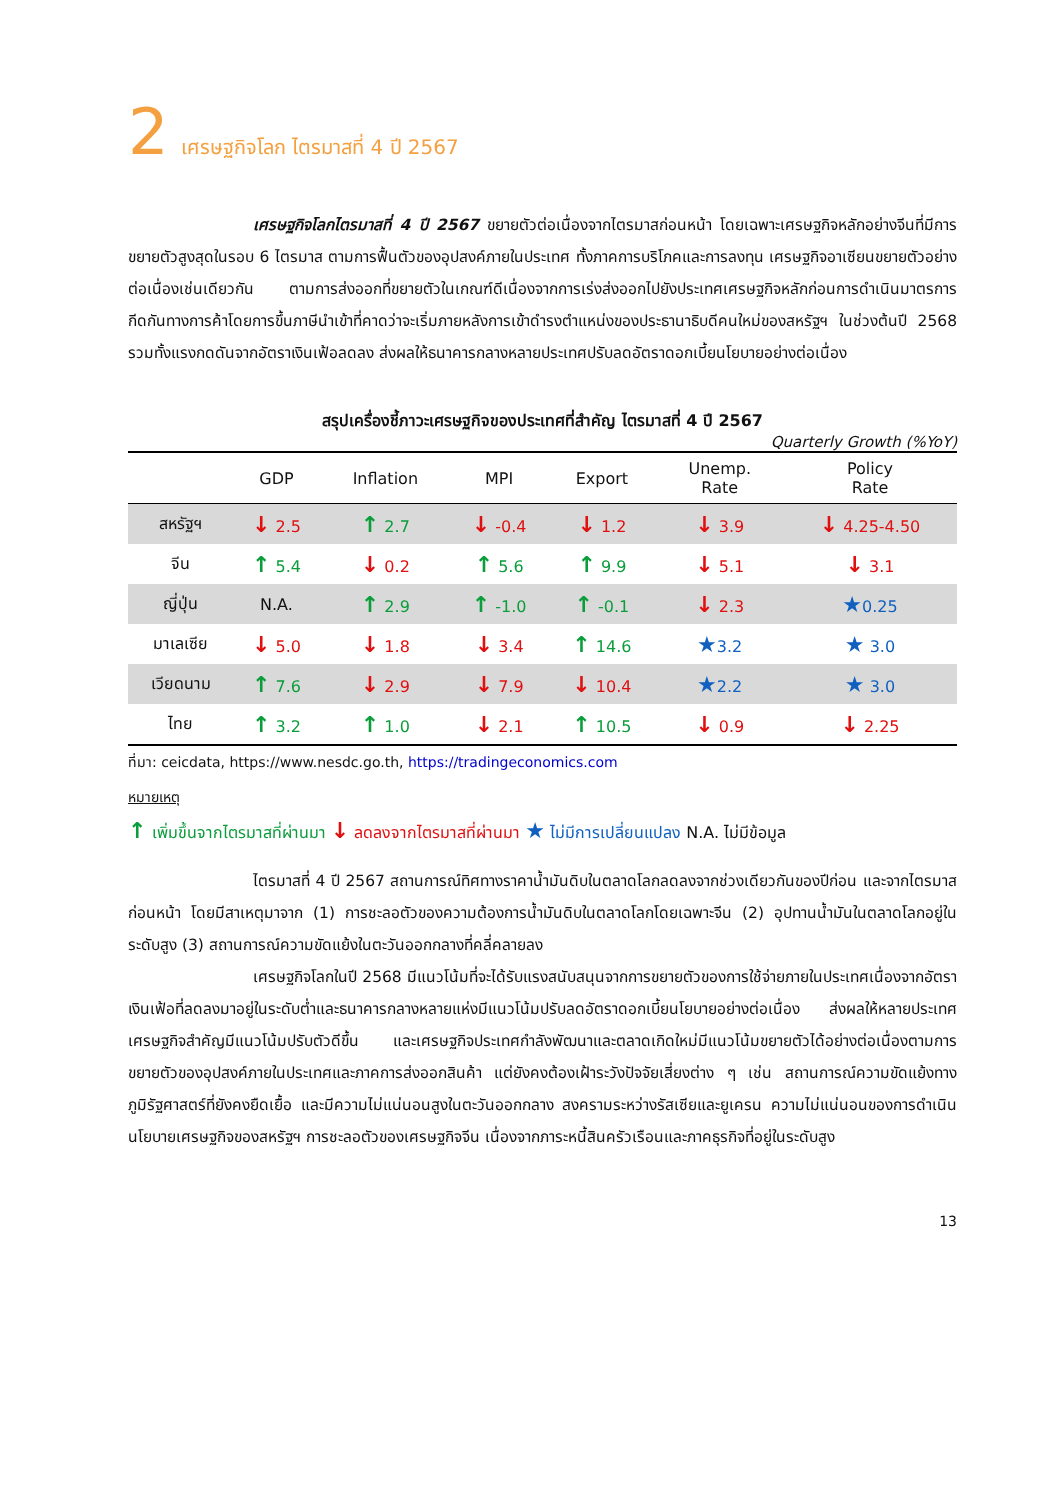2 เศรษฐกิจโลก ไตรมาสที่ 4 ปี 2567
เศรษฐกิจโลกไตรมาสที่ 4 ปี 2567 ขยายตัวต่อเนื่องจากไตรมาสก่อนหน้า โดยเฉพาะเศรษฐกิจหลักอย่างจีนที่มีการขยายตัวสูงสุดในรอบ 6 ไตรมาส ตามการฟื้นตัวของอุปสงค์ภายในประเทศ ทั้งภาคการบริโภคและการลงทุน เศรษฐกิจอาเซียนขยายตัวอย่างต่อเนื่องเช่นเดียวกัน ตามการส่งออกที่ขยายตัวในเกณฑ์ดีเนื่องจากการเร่งส่งออกไปยังประเทศเศรษฐกิจหลักก่อนการดำเนินมาตรการกีดกันทางการค้าโดยการขึ้นภาษีนำเข้าที่คาดว่าจะเริ่มภายหลังการเข้าดำรงตำแหน่งของประธานาธิบดีคนใหม่ของสหรัฐฯ ในช่วงต้นปี 2568 รวมทั้งแรงกดดันจากอัตราเงินเฟ้อลดลง ส่งผลให้ธนาคารกลางหลายประเทศปรับลดอัตราดอกเบี้ยนโยบายอย่างต่อเนื่อง
สรุปเครื่องชี้ภาวะเศรษฐกิจของประเทศที่สำคัญ ไตรมาสที่ 4 ปี 2567
Quarterly Growth (%YoY)
| | GDP | Inflation | MPI | Export | Unemp. Rate | Policy Rate |
| --- | --- | --- | --- | --- | --- | --- |
| สหรัฐฯ | ↓ 2.5 | ↑ 2.7 | ↓ -0.4 | ↓ 1.2 | ↓ 3.9 | ↓ 4.25-4.50 |
| จีน | ↑ 5.4 | ↓ 0.2 | ↑ 5.6 | ↑ 9.9 | ↓ 5.1 | ↓ 3.1 |
| ญี่ปุ่น | N.A. | ↑ 2.9 | ↑ -1.0 | ↑ -0.1 | ↓ 2.3 | ★ 0.25 |
| มาเลเซีย | ↓ 5.0 | ↓ 1.8 | ↓ 3.4 | ↑ 14.6 | ★ 3.2 | ★ 3.0 |
| เวียดนาม | ↑ 7.6 | ↓ 2.9 | ↓ 7.9 | ↓ 10.4 | ★ 2.2 | ★ 3.0 |
| ไทย | ↑ 3.2 | ↑ 1.0 | ↓ 2.1 | ↑ 10.5 | ↓ 0.9 | ↓ 2.25 |
ที่มา: ceicdata, https://www.nesdc.go.th, https://tradingeconomics.com
หมายเหตุ
↑ เพิ่มขึ้นจากไตรมาสที่ผ่านมา ↓ ลดลงจากไตรมาสที่ผ่านมา ★ ไม่มีการเปลี่ยนแปลง N.A. ไม่มีข้อมูล
ไตรมาสที่ 4 ปี 2567 สถานการณ์ทิศทางราคาน้ำมันดิบในตลาดโลกลดลงจากช่วงเดียวกันของปีก่อน และจากไตรมาสก่อนหน้า โดยมีสาเหตุมาจาก (1) การชะลอตัวของความต้องการน้ำมันดิบในตลาดโลกโดยเฉพาะจีน (2) อุปทานน้ำมันในตลาดโลกอยู่ในระดับสูง (3) สถานการณ์ความขัดแย้งในตะวันออกกลางที่คลี่คลายลง
เศรษฐกิจโลกในปี 2568 มีแนวโน้มที่จะได้รับแรงสนับสนุนจากการขยายตัวของการใช้จ่ายภายในประเทศเนื่องจากอัตราเงินเฟ้อที่ลดลงมาอยู่ในระดับต่ำและธนาคารกลางหลายแห่งมีแนวโน้มปรับลดอัตราดอกเบี้ยนโยบายอย่างต่อเนื่อง ส่งผลให้หลายประเทศเศรษฐกิจสำคัญมีแนวโน้มปรับตัวดีขึ้น และเศรษฐกิจประเทศกำลังพัฒนาและตลาดเกิดใหม่มีแนวโน้มขยายตัวได้อย่างต่อเนื่องตามการขยายตัวของอุปสงค์ภายในประเทศและภาคการส่งออกสินค้า แต่ยังคงต้องเฝ้าระวังปัจจัยเสี่ยงต่าง ๆ เช่น สถานการณ์ความขัดแย้งทางภูมิรัฐศาสตร์ที่ยังคงยืดเยื้อ และมีความไม่แน่นอนสูงในตะวันออกกลาง สงครามระหว่างรัสเซียและยูเครน ความไม่แน่นอนของการดำเนินนโยบายเศรษฐกิจของสหรัฐฯ การชะลอตัวของเศรษฐกิจจีน เนื่องจากภาระหนี้สินครัวเรือนและภาคธุรกิจที่อยู่ในระดับสูง
13